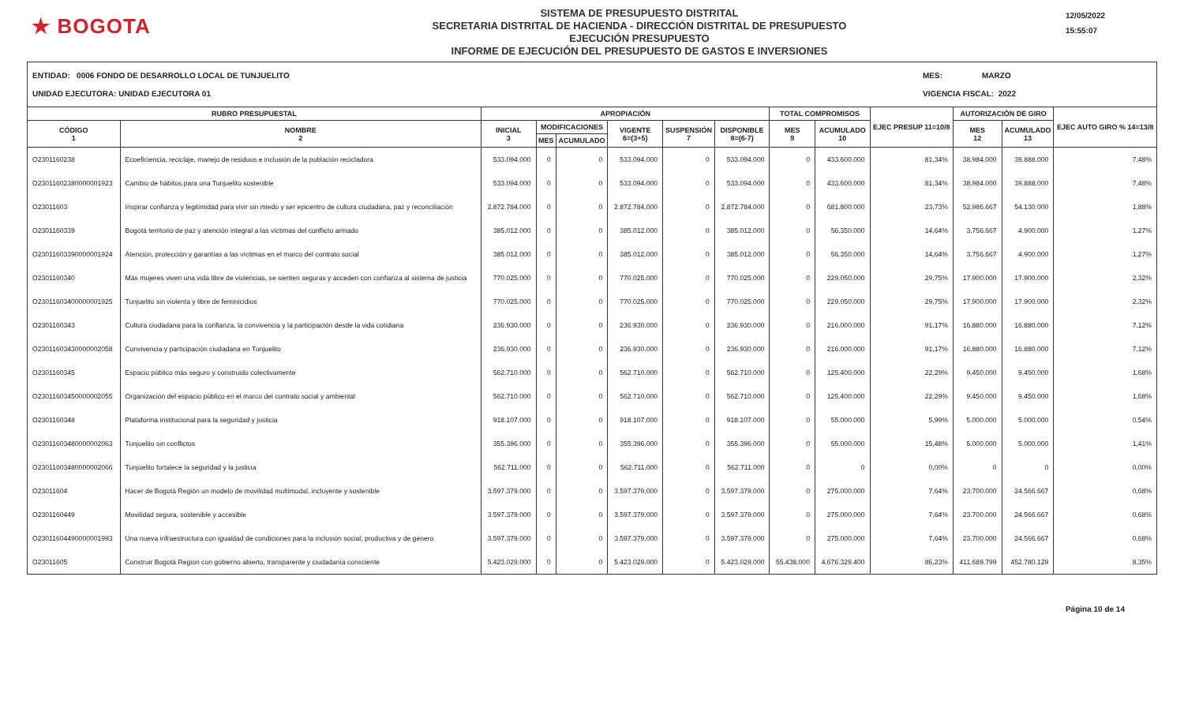★ BOGOTA
SISTEMA DE PRESUPUESTO DISTRITAL
SECRETARIA DISTRITAL DE HACIENDA - DIRECCIÓN DISTRITAL DE PRESUPUESTO
EJECUCIÓN PRESUPUESTO
INFORME DE EJECUCIÓN DEL PRESUPUESTO DE GASTOS E INVERSIONES
12/05/2022
15:55:07
ENTIDAD: 0006 FONDO DE DESARROLLO LOCAL DE TUNJUELITO
UNIDAD EJECUTORA: UNIDAD EJECUTORA 01
MES: MARZO
VIGENCIA FISCAL: 2022
| RUBRO PRESUPUESTAL | | APROPIACIÓN | | | | | | TOTAL COMPROMISOS | | EJEC PRESUP 11=10/8 | AUTORIZACIÓN DE GIRO | | EJEC AUTO GIRO % 14=13/8 |
| --- | --- | --- | --- | --- | --- | --- | --- | --- | --- | --- | --- | --- | --- |
| CÓDIGO 1 | NOMBRE 2 | INICIAL 3 | MODIFICACIONES | | VIGENTE 6=(3+5) | SUSPENSIÓN 7 | DISPONIBLE 8=(6-7) | MES 9 | ACUMULADO 10 | | MES 12 | ACUMULADO 13 | |
| | | | MES | ACUMULADO | | | | | | | | | |
| O2301160238 | Ecoeficiencia, reciclaje, manejo de residuos e inclusión de la población recicladora | 533.094.000 | 0 | 0 | 533.094.000 | 0 | 533.094.000 | 0 | 433.600.000 | 81,34% | 38.984.000 | 39.888.000 | 7,48% |
| O23011602380000001923 | Cambio de hábitos para una Tunjuelito sostenible | 533.094.000 | 0 | 0 | 533.094.000 | 0 | 533.094.000 | 0 | 433.600.000 | 81,34% | 38.984.000 | 39.888.000 | 7,48% |
| O23011603 | Inspirar confianza y legitimidad para vivir sin miedo y ser epicentro de cultura ciudadana, paz y reconciliación | 2.872.784.000 | 0 | 0 | 2.872.784.000 | 0 | 2.872.784.000 | 0 | 681.800.000 | 23,73% | 52.986.667 | 54.130.000 | 1,88% |
| O2301160339 | Bogotá territorio de paz y atención integral a las víctimas del conflicto armado | 385.012.000 | 0 | 0 | 385.012.000 | 0 | 385.012.000 | 0 | 56.350.000 | 14,64% | 3.756.667 | 4.900.000 | 1,27% |
| O23011603390000001924 | Atención, protección y garantías a las víctimas en el marco del contrato social | 385.012.000 | 0 | 0 | 385.012.000 | 0 | 385.012.000 | 0 | 56.350.000 | 14,64% | 3.756.667 | 4.900.000 | 1,27% |
| O2301160340 | Más mujeres viven una vida libre de violencias, se sienten seguras y acceden con confianza al sistema de justicia | 770.025.000 | 0 | 0 | 770.025.000 | 0 | 770.025.000 | 0 | 229.050.000 | 29,75% | 17.900.000 | 17.900.000 | 2,32% |
| O23011603400000001925 | Tunjuelito sin violenta y libre de feminicidios | 770.025.000 | 0 | 0 | 770.025.000 | 0 | 770.025.000 | 0 | 229.050.000 | 29,75% | 17.900.000 | 17.900.000 | 2,32% |
| O2301160343 | Cultura ciudadana para la confianza, la convivencia y la participación desde la vida cotidiana | 236.930.000 | 0 | 0 | 236.930.000 | 0 | 236.930.000 | 0 | 216.000.000 | 91,17% | 16.880.000 | 16.880.000 | 7,12% |
| O23011603430000002058 | Convivencia y participación ciudadana en Tunjuelito | 236.930.000 | 0 | 0 | 236.930.000 | 0 | 236.930.000 | 0 | 216.000.000 | 91,17% | 16.880.000 | 16.880.000 | 7,12% |
| O2301160345 | Espacio público más seguro y construido colectivamente | 562.710.000 | 0 | 0 | 562.710.000 | 0 | 562.710.000 | 0 | 125.400.000 | 22,29% | 9.450.000 | 9.450.000 | 1,68% |
| O23011603450000002055 | Organización del espacio público en el marco del contrato social y ambiental | 562.710.000 | 0 | 0 | 562.710.000 | 0 | 562.710.000 | 0 | 125.400.000 | 22,29% | 9.450.000 | 9.450.000 | 1,68% |
| O2301160348 | Plataforma institucional para la seguridad y justicia | 918.107.000 | 0 | 0 | 918.107.000 | 0 | 918.107.000 | 0 | 55.000.000 | 5,99% | 5.000.000 | 5.000.000 | 0,54% |
| O23011603480000002063 | Tunjuelito sin conflictos | 355.396.000 | 0 | 0 | 355.396.000 | 0 | 355.396.000 | 0 | 55.000.000 | 15,48% | 5.000.000 | 5.000.000 | 1,41% |
| O23011603480000002066 | Tunjuelito fortalece la seguridad y la justicia | 562.711.000 | 0 | 0 | 562.711.000 | 0 | 562.711.000 | 0 | 0 | 0,00% | 0 | 0 | 0,00% |
| O23011604 | Hacer de Bogotá Región un modelo de movilidad multimodal, incluyente y sostenible | 3.597.379.000 | 0 | 0 | 3.597.379.000 | 0 | 3.597.379.000 | 0 | 275.000.000 | 7,64% | 23.700.000 | 24.566.667 | 0,68% |
| O2301160449 | Movilidad segura, sostenible y accesible | 3.597.379.000 | 0 | 0 | 3.597.379.000 | 0 | 3.597.379.000 | 0 | 275.000.000 | 7,64% | 23.700.000 | 24.566.667 | 0,68% |
| O23011604490000001993 | Una nueva infraestructura con igualdad de condiciones para la inclusión social, productiva y de género | 3.597.379.000 | 0 | 0 | 3.597.379.000 | 0 | 3.597.379.000 | 0 | 275.000.000 | 7,64% | 23.700.000 | 24.566.667 | 0,68% |
| O23011605 | Construir Bogotá Región con gobierno abierto, transparente y ciudadanía consciente | 5.423.029.000 | 0 | 0 | 5.423.029.000 | 0 | 5.423.029.000 | 55.438.000 | 4.676.329.400 | 86,23% | 411.689.799 | 452.780.129 | 8,35% |
Página 10 de 14